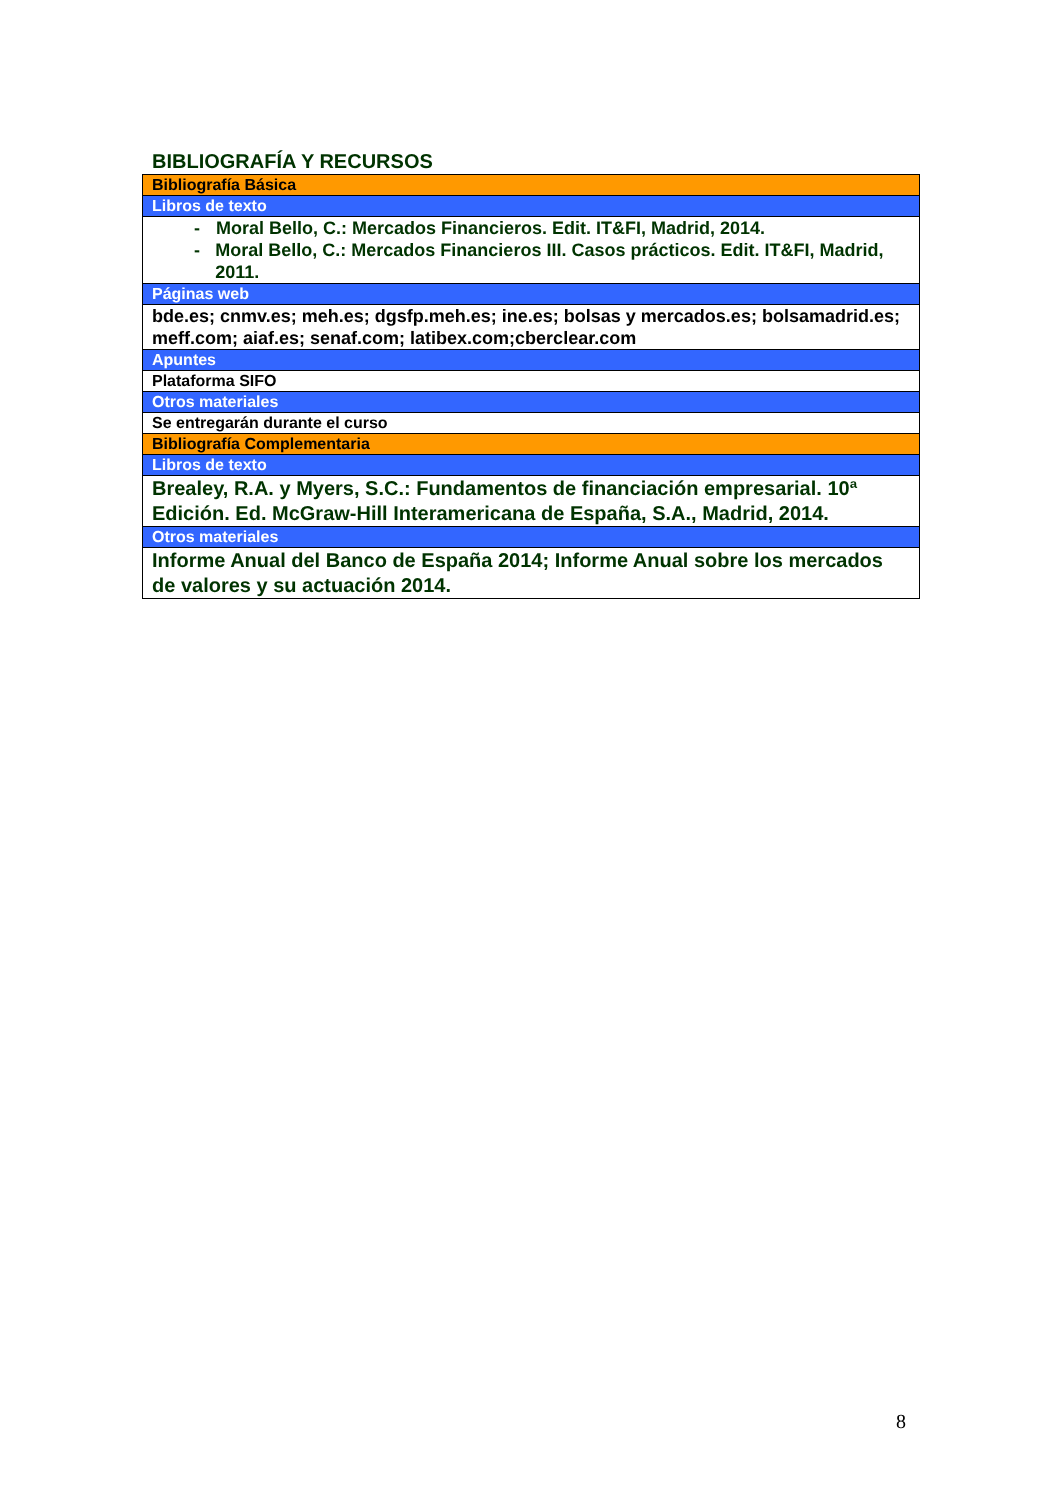BIBLIOGRAFÍA Y RECURSOS
| Bibliografía Básica |
| Libros de texto |
| - Moral Bello, C.: Mercados Financieros. Edit. IT&FI, Madrid, 2014. - Moral Bello, C.: Mercados Financieros III. Casos prácticos. Edit. IT&FI, Madrid, 2011. |
| Páginas web |
| bde.es; cnmv.es; meh.es; dgsfp.meh.es; ine.es; bolsas y mercados.es; bolsamadrid.es; meff.com; aiaf.es; senaf.com; latibex.com;cberclear.com |
| Apuntes |
| Plataforma SIFO |
| Otros materiales |
| Se entregarán durante el curso |
| Bibliografía Complementaria |
| Libros de texto |
| Brealey, R.A. y Myers, S.C.: Fundamentos de financiación empresarial. 10ª Edición. Ed. McGraw-Hill Interamericana de España, S.A., Madrid, 2014. |
| Otros materiales |
| Informe Anual del Banco de España 2014; Informe Anual sobre los mercados de valores y su actuación 2014. |
8